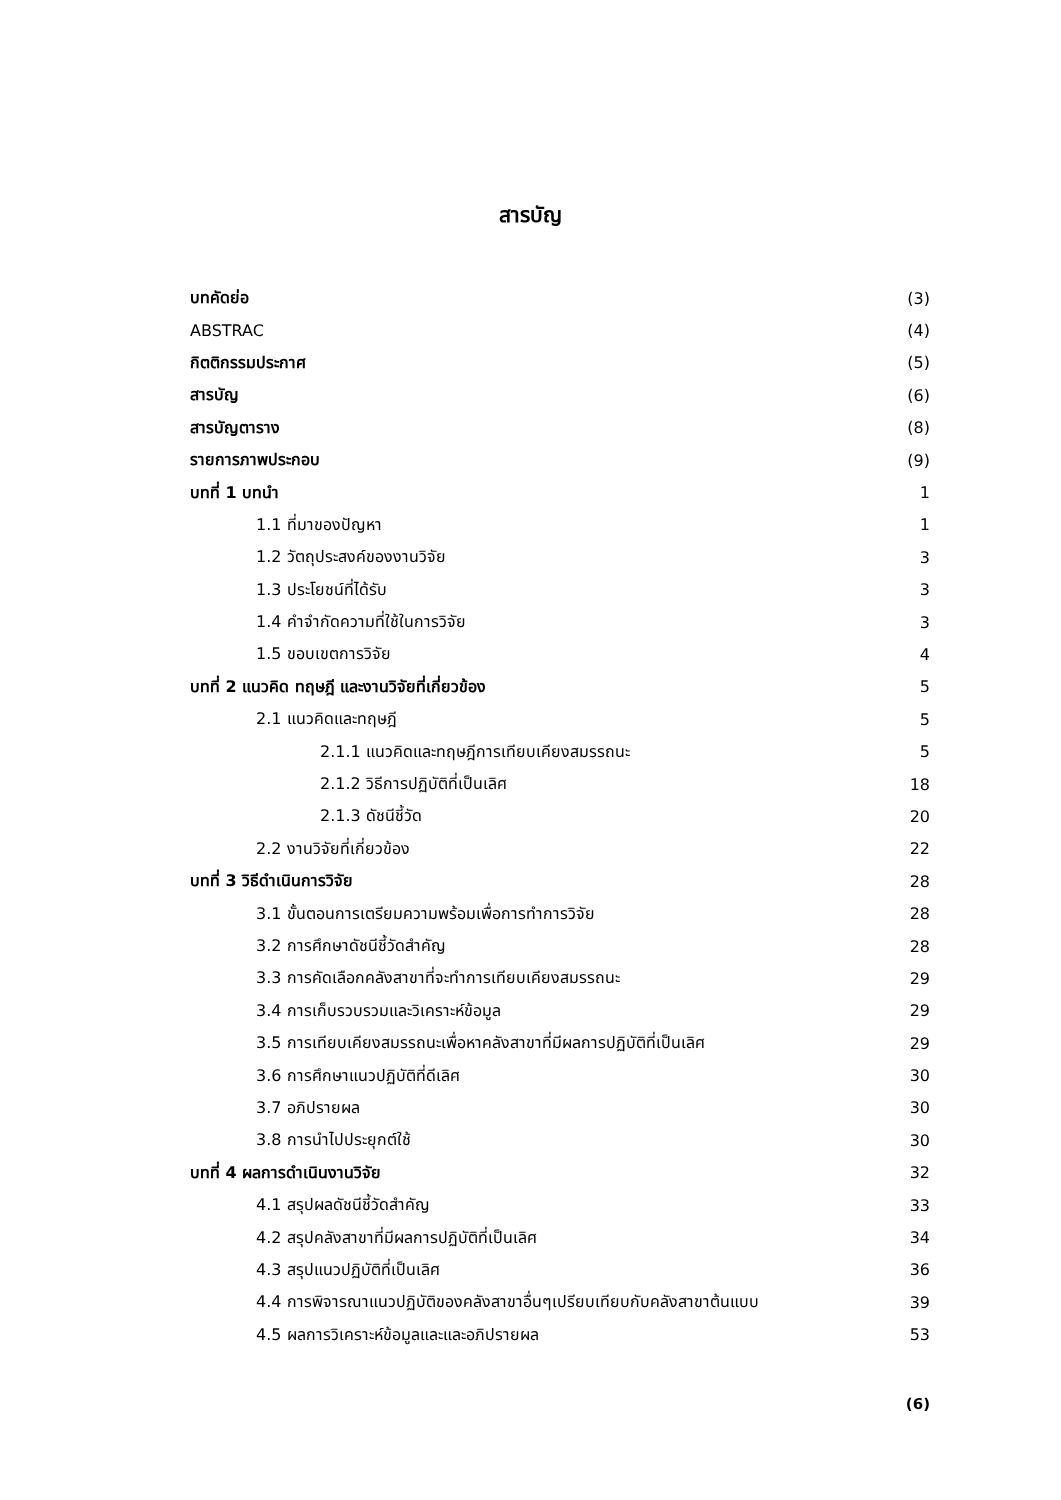สารบัญ
| บทคัดย่อ | (3) |
| ABSTRAC | (4) |
| กิตติกรรมประกาศ | (5) |
| สารบัญ | (6) |
| สารบัญตาราง | (8) |
| รายการภาพประกอบ | (9) |
| บทที่ 1 บทนำ | 1 |
| 1.1 ที่มาของปัญหา | 1 |
| 1.2 วัตถุประสงค์ของงานวิจัย | 3 |
| 1.3 ประโยชน์ที่ได้รับ | 3 |
| 1.4 คำจำกัดความที่ใช้ในการวิจัย | 3 |
| 1.5 ขอบเขตการวิจัย | 4 |
| บทที่ 2 แนวคิด ทฤษฎี และงานวิจัยที่เกี่ยวข้อง | 5 |
| 2.1 แนวคิดและทฤษฎี | 5 |
| 2.1.1 แนวคิดและทฤษฎีการเทียบเคียงสมรรถนะ | 5 |
| 2.1.2 วิธีการปฏิบัติที่เป็นเลิศ | 18 |
| 2.1.3 ดัชนีชี้วัด | 20 |
| 2.2 งานวิจัยที่เกี่ยวข้อง | 22 |
| บทที่ 3 วิธีดำเนินการวิจัย | 28 |
| 3.1 ขั้นตอนการเตรียมความพร้อมเพื่อการทำการวิจัย | 28 |
| 3.2 การศึกษาดัชนีชี้วัดสำคัญ | 28 |
| 3.3 การคัดเลือกคลังสาขาที่จะทำการเทียบเคียงสมรรถนะ | 29 |
| 3.4 การเก็บรวบรวมและวิเคราะห์ข้อมูล | 29 |
| 3.5 การเทียบเคียงสมรรถนะเพื่อหาคลังสาขาที่มีผลการปฏิบัติที่เป็นเลิศ | 29 |
| 3.6 การศึกษาแนวปฏิบัติที่ดีเลิศ | 30 |
| 3.7 อภิปรายผล | 30 |
| 3.8 การนำไปประยุกต์ใช้ | 30 |
| บทที่ 4 ผลการดำเนินงานวิจัย | 32 |
| 4.1 สรุปผลดัชนีชี้วัดสำคัญ | 33 |
| 4.2 สรุปคลังสาขาที่มีผลการปฏิบัติที่เป็นเลิศ | 34 |
| 4.3 สรุปแนวปฏิบัติที่เป็นเลิศ | 36 |
| 4.4 การพิจารณาแนวปฏิบัติของคลังสาขาอื่นๆเปรียบเทียบกับคลังสาขาต้นแบบ | 39 |
| 4.5 ผลการวิเคราะห์ข้อมูลและและอภิปรายผล | 53 |
(6)